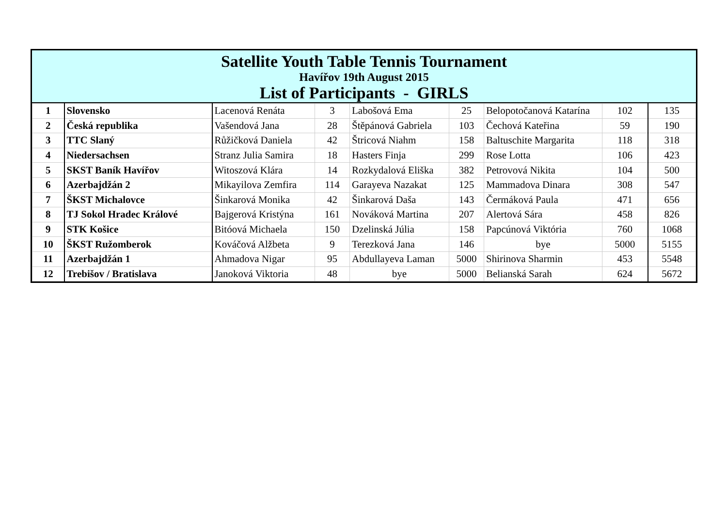Satellite Youth Table Tennis Tournament
Havířov 19th August 2015
List of Participants - GIRLS
| 1 | Slovensko | Lacenová Renáta | 3 | Labošová Ema | 25 | Belopotočanová Katarína | 102 | 135 |
| 2 | Česká republika | Vašendová Jana | 28 | Štěpánová Gabriela | 103 | Čechová Kateřina | 59 | 190 |
| 3 | TTC Slaný | Růžičková Daniela | 42 | Štricová Niahm | 158 | Baltuschite Margarita | 118 | 318 |
| 4 | Niedersachsen | Stranz Julia Samira | 18 | Hasters Finja | 299 | Rose Lotta | 106 | 423 |
| 5 | SKST Baník Havířov | Witoszová Klára | 14 | Rozkydalová Eliška | 382 | Petrovová Nikita | 104 | 500 |
| 6 | Azerbajdžán 2 | Mikayilova Zemfira | 114 | Garayeva Nazakat | 125 | Mammadova Dinara | 308 | 547 |
| 7 | ŠKST Michalovce | Šinkarová Monika | 42 | Šinkarová Daša | 143 | Čermáková Paula | 471 | 656 |
| 8 | TJ Sokol Hradec Králové | Bajgerová Kristýna | 161 | Nováková Martina | 207 | Alertová Sára | 458 | 826 |
| 9 | STK Košice | Bitóová Michaela | 150 | Dzelinská Júlia | 158 | Papcúnová Viktória | 760 | 1068 |
| 10 | ŠKST Ružomberok | Kováčová Alžbeta | 9 | Terezková Jana | 146 | bye | 5000 | 5155 |
| 11 | Azerbajdžán 1 | Ahmadova Nigar | 95 | Abdullayeva Laman | 5000 | Shirinova Sharmin | 453 | 5548 |
| 12 | Trebišov / Bratislava | Janoková Viktoria | 48 | bye | 5000 | Belianská Sarah | 624 | 5672 |